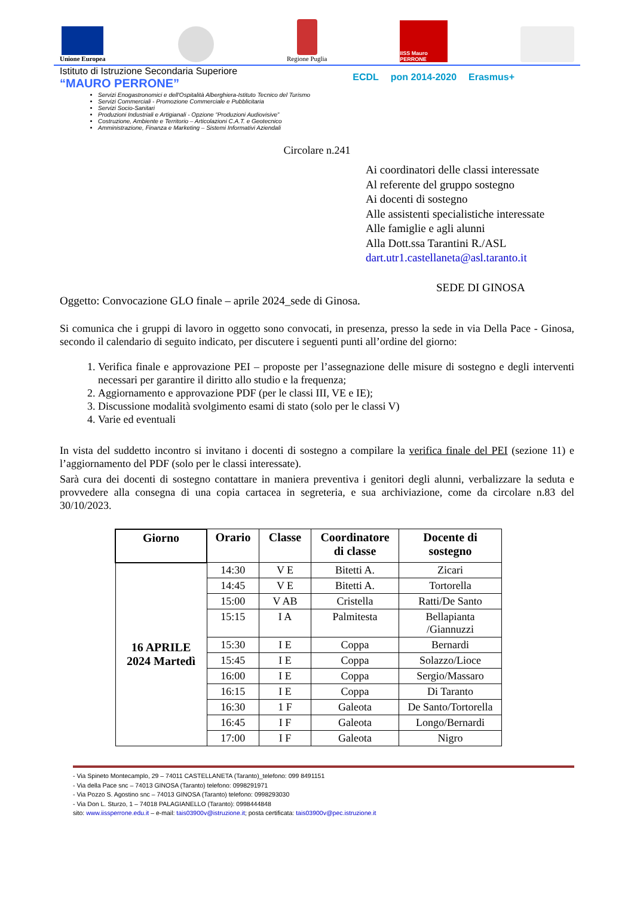Unione Europea
Regione Puglia
IISS Mauro PERRONE
Istituto di Istruzione Secondaria Superiore
“MAURO PERRONE”
Servizi Enogastronomici e dell'Ospitalità Alberghiera-Istituto Tecnico del Turismo
Servizi Commerciali - Promozione Commerciale e Pubblicitaria
Servizi Socio-Sanitari
Produzioni Industriali e Artigianali - Opzione “Produzioni Audiovisive”
Costruzione, Ambiente e Territorio – Articolazioni C.A.T. e Geotecnico
Amministrazione, Finanza e Marketing – Sistemi Informativi Aziendali
ECDL pon 2014-2020 Erasmus+
Circolare n.241
Ai coordinatori delle classi interessate
Al referente del gruppo sostegno
Ai docenti di sostegno
Alle assistenti specialistiche interessate
Alle famiglie e agli alunni
Alla Dott.ssa Tarantini R./ASL
dart.utr1.castellaneta@asl.taranto.it
SEDE DI GINOSA
Oggetto: Convocazione GLO finale – aprile 2024_sede di Ginosa.
Si comunica che i gruppi di lavoro in oggetto sono convocati, in presenza, presso la sede in via Della Pace - Ginosa, secondo il calendario di seguito indicato, per discutere i seguenti punti all’ordine del giorno:
1. Verifica finale e approvazione PEI – proposte per l’assegnazione delle misure di sostegno e degli interventi necessari per garantire il diritto allo studio e la frequenza;
2. Aggiornamento e approvazione PDF (per le classi III, VE e IE);
3. Discussione modalità svolgimento esami di stato (solo per le classi V)
4. Varie ed eventuali
In vista del suddetto incontro si invitano i docenti di sostegno a compilare la verifica finale del PEI (sezione 11) e l’aggiornamento del PDF (solo per le classi interessate).
Sarà cura dei docenti di sostegno contattare in maniera preventiva i genitori degli alunni, verbalizzare la seduta e provvedere alla consegna di una copia cartacea in segreteria, e sua archiviazione, come da circolare n.83 del 30/10/2023.
| Giorno | Orario | Classe | Coordinatore di classe | Docente di sostegno |
| --- | --- | --- | --- | --- |
| 16 APRILE 2024 Martedì | 14:30 | V E | Bitetti A. | Zicari |
| | 14:45 | V E | Bitetti A. | Tortorella |
| | 15:00 | V AB | Cristella | Ratti/De Santo |
| | 15:15 | I A | Palmitesta | Bellapianta /Giannuzzi |
| | 15:30 | I E | Coppa | Bernardi |
| | 15:45 | I E | Coppa | Solazzo/Lioce |
| | 16:00 | I E | Coppa | Sergio/Massaro |
| | 16:15 | I E | Coppa | Di Taranto |
| | 16:30 | 1 F | Galeota | De Santo/Tortorella |
| | 16:45 | I F | Galeota | Longo/Bernardi |
| | 17:00 | I F | Galeota | Nigro |
- Via Spineto Montecamplo, 29 – 74011 CASTELLANETA (Taranto)_telefono: 099 8491151
- Via della Pace snc – 74013 GINOSA (Taranto) telefono: 0998291971
- Via Pozzo S. Agostino snc – 74013 GINOSA (Taranto) telefono: 0998293030
- Via Don L. Sturzo, 1 – 74018 PALAGIANELLO (Taranto): 0998444848
sito: www.iissperrone.edu.it – e-mail: tais03900v@istruzione.it; posta certificata: tais03900v@pec.istruzione.it